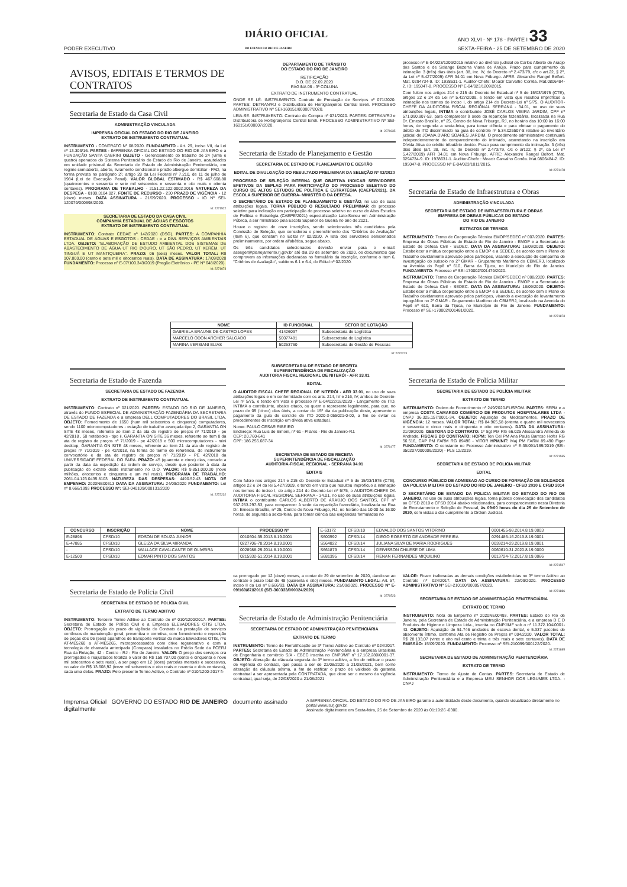PODER EXECUTIVO DIÁRIO OFICIAL
DO ESTADO DO RIO DE JANEIRO ANO XLVI - Nº 178 - PARTE I 33
SEXTA-FEIRA - 25 DE SETEMBRO DE 2020
AVISOS, EDITAIS E TERMOS DE CONTRATOS
Secretaria de Estado da Casa Civil
ADMINISTRAÇÃO VINCULADA
IMPRENSA OFICIAL DO ESTADO DO RIO DE JANEIRO
EXTRATO DE INSTRUMENTO CONTRATUAL
INSTRUMENTO - CONTRATO Nº 08/2020. FUNDAMENTO - Art. 29, inciso VII, da Lei nº 13.303/16. PARTES - IMPRENSA OFICIAL DO ESTADO DO RIO DE JANEIRO e a FUNDAÇÃO SANTA CABRINI OBJETO - Gerenciamento do trabalho de 24 (vinte e quatro) apenados do Sistema Penitenciário do Estado do Rio de Janeiro, acautelados em unidade prisional da Secretaria de Estado de Administração Penitenciária, em regime semiaberto, aberto, livramento condicional e prisão albergue domiciliar - PAD, na forma prevista no parágrafo 2º, artigo 28 da Lei Federal nº 7.210, de 11 de julho de 1984 (Lei de Execução Penal). VALOR GLOBAL ESTIMADO - R$ 467.668,80 (quatrocentos e sessenta e sete mil seiscentos e sessenta e oito reais e oitenta centavos). PROGRAMA DE TRABALHO - 2151.22.122.0002.2016 NATUREZA DA DESPESA - 0100.3104.027. FONTE DE RECURSO - 230 PRAZO DE VIGÊNCIA - 12 (doze) meses. DATA ASSINATURA - 21/09/2020. PROCESSO - IO Nº SEI-120079/000698/2020.
Id: 2271522
SECRETARIA DE ESTADO DA CASA CIVIL
COMPANHIA ESTADUAL DE ÁGUAS E ESGOTOS
EXTRATO DE INSTRUMENTO CONTRATUAL
INSTRUMENTO: Contrato CEDAE nº 142/2020 (DSG). PARTES: A COMPANHIA ESTADUAL DE ÁGUAS E ESGOTOS - CEDAE - e a DWL SERVIÇOS AMBIENTAIS LTDA. OBJETO: "ELABORAÇÃO DE ESTUDO AMBIENTAL DOS SISTEMAS DE ABASTECIMENTO DE ÁGUA UT RIO D'OURO, UT SÃO PEDRO, UT XERÉM, UT TINGUÁ E UT MANTIQUEIRA". PRAZO: 06 (seis) meses. VALOR TOTAL: R$ 107.800,00 (cento e sete mil e oitocentos reais). DATA DE ASSINATURA: 17/09/2020 FUNDAMENTO: Processo nº E-07/100.343/2019 (Pregão Eletrônico - PE Nº 648/2020).
Id: 2271674
DEPARTAMENTO DE TRÂNSITO
DO ESTADO DO RIO DE JANEIRO
RETIFICAÇÃO
D.O. DE 22.09.2020
PÁGINA 06 - 3ª COLUNA
EXTRATO DE INSTRUMENTO CONTRATUAL
ONDE SE LÊ: INSTRUMENTO: Contrato de Prestação de Serviços nº 071/2020. PARTES: DETRAN/RJ e Distribuidora de Hortigranjeiros Central Eireli. PROCESSO ADMINISTRATIVO Nº SEI-160151/000007/2020.
LEIA-SE: INSTRUMENTO: Contrato de Compra nº 071/2020. PARTES: DETRAN/RJ e Distribuidora de Hortigranjeiros Central Eireli. PROCESSO ADMINISTRATIVO Nº SEI-160151/000007/2020.
Id: 2271635
Secretaria de Estado de Planejamento e Gestão
SECRETARIA DE ESTADO DE PLANEJAMENTO E GESTÃO
EDITAL DE DIVULGAÇÃO DO RESULTADO PRELIMINAR DA SELEÇÃO Nº 02/2020
PROCESSO DE SELEÇÃO INTERNA QUE OBJETIVA INDICAR SERVIDORES EFETIVOS DA SEPLAG PARA PARTICIPAÇÃO DO PROCESSO SELETIVO DO CURSO DE ALTOS ESTUDOS DE POLÍTICA E ESTRATÉGIA (CAEPE/2021), DA ESCOLA SUPERIOR DE GUERRA- MINISTÉRIO DA DEFESA.
O SECRETÁRIO DE ESTADO DE PLANEJAMENTO E GESTÃO, no uso de suas atribuições legais, TORNA PÚBLICO O RESULTADO PRELIMINAR do processo seletivo para indicação em participação do processo seletivo no curso de Altos Estudos de Política e Estratégia (CAEPE/2021) especialização Lato-Sensu em Administração Pública, a ser ministrado pela Escola Superior de Guerra no ano de 2021.
Houve o registro de onze inscrições, sendo selecionados três candidatos pela Comissão de Seleção, que considerou o preenchimento dos "Critérios de Avaliação" (item 6), que constam no Edital nº 02/2020. A lista dos servidores selecionados preliminarmente, por ordem alfabética, segue abaixo.
Os três candidatos selecionados deverão enviar para o e-mail: asseger@planejamento.rj.gov.br até dia 29 de setembro de 2020, os documentos que comprovem as informações declaradas no formulário da inscrição, conforme o item 6, "Critérios de Avaliação", subitens 6.1 e 6.4, do Edital nº 02/2020.
processo nº E-04/023/1209/2015 relativo ao divórcio judicial de Carlos Alberto de Araújo dos Santos e de Solange Bezerra Viana de Araújo. Prazo para cumprimento da intimação: 3 (três) dias úteis (art. 38, inc. IV, do Decreto nº 2.473/79, c/c o art.22, § 2º, da Lei nº 5.427/2009) AFR 34.01 em Nova Friburgo. AFRE: Alexandre Rangel Belfort. Mat. 0294734-9. ID: 1938631-1. Auditor-Chefe: Moacir Carvalho Corrêa. Mat.0806484-2. ID: 195047-8. PROCESSO Nº E-04/023/1209/2015.
Com fulcro nos artigos 214 e 215 do Decreto-lei Estadual nº 5 de 15/03/1975 (CTE), artigos 22 e 24 da Lei nº 5.427/2009, e tendo em vista que resultou improfícuo a intimação nos termos do inciso I, do artigo 214 do Decreto-Lei nº 5/75, O AUDITOR-CHEFE DA AUDITORIA FISCAL REGIONAL SERRANA - 34.01, no uso de suas atribuições legais, INTIMA o contribuinte JOSÉ CARLOS VIEIRA JARDIM, CPF nº 571.090.907-53, para comparecer à sede da repartição fazendária, localizada na Rua Dr. Ernesto Brasílio, nº 25, Centro de Nova Friburgo, RJ, no horário das 10:00 às 16:00 horas, de segunda a sexta-feira, para tomar ciência e para efetuar o pagamento do débito de ITD discriminado na guia de controle nº 5.34.026507-8 relativo ao inventário judicial de JOANA D'ARC SOARES JARDIM. O procedimento administrativo continuará independentemente do comparecimento do intimado, acarretando na inscrição em Dívida Ativa do crédito tributário devido. Prazo para cumprimento da intimação: 3 (três) dias úteis (art. 38, inc. IV, do Decreto nº 2.473/79, c/c o art.22, § 2º, da Lei nº 5.427/2009) AFR 34.01 em Nova Friburgo. AFRE: Alexandre Rangel Belfort. Mat. 0294734-9. ID: 1938631-1. Auditor-Chefe : Moacir Carvalho Corrêa. Mat.0806484-2. ID: 195047-8. PROCESSO Nº E-04/023/1011/2015.
Id: 2271478
Secretaria de Estado de Infraestrutura e Obras
ADMINISTRAÇÃO VINCULADA
SECRETARIA DE ESTADO DE INFRAESTRUTURA E OBRAS
EMPRESA DE OBRAS PÚBLICAS DO ESTADO
DO RIO DE JANEIRO
EXTRATOS DE TERMOS
INSTRUMENTO: Termo de Cooperação Técnica EMOP/SEDEC nº 007/2020. PARTES: Empresa de Obras Públicas do Estado do Rio de Janeiro - EMOP e a Secretaria de Estado de Defesa Civil - SEDEC. DATA DA ASSINATURA: 16/09/2020. OBJETO: Estabelecer a mútua cooperação entre a EMOP e a SEDEC, de acordo com o Plano de Trabalho devidamente aprovado pelos partícipes, visando a execução de campanha de investigação do subsolo no 2º GMAR - Grupamento Marítimo do CBMERJ, localizado na Avenida do Pepê nº 610, Barra da Tijuca, no Município do Rio de Janeiro. FUNDAMENTO: Processo nº SEI-170002/001479/2020.
INSTRUMENTO: Termo de Cooperação Técnica EMOP/SEDEC nº 008/2020. PARTES: Empresa de Obras Públicas do Estado do Rio de Janeiro - EMOP e a Secretaria de Estado de Defesa Civil - SEDEC. DATA DA ASSINATURA: 16/09/2020. OBJETO: Estabelecer a mútua cooperação entre a EMOP e a SEDEC, de acordo com o Plano de Trabalho devidamente aprovado pelos partícipes, visando a execução de levantamento topográfico no 2º GMAR - Grupamento Marítimo do CBMERJ, localizado na Avenida do Pepê nº 610, Barra da Tijuca, no Município do Rio de Janeiro. FUNDAMENTO: Processo nº SEI-170002/001481/2020.
Id: 2271873
| NOME | ID FUNCIONAL | SETOR DE LOTAÇÃO |
| --- | --- | --- |
| GABRIELA BRAUNE DE CASTRO LOPES | 41426037 | Subsecretaria de Logística |
| MARCELO ODON ARCHER SALGADO | 50077481 | Subsecretaria de Logística |
| MARINA VERSIANI ELIAS | 50253760 | Subsecretaria de Gestão de Pessoas |
Id: 2272273
Secretaria de Estado de Fazenda
SECRETARIA DE ESTADO DE FAZENDA
EXTRATO DE INSTRUMENTO CONTRATUAL
INSTRUMENTO: Contrato nº 021/2020. PARTES: ESTADO DO RIO DE JANEIRO, através do FUNDO ESPECIAL DE ADMINISTRAÇÃO FAZENDÁRIA DA SECRETARIA DE ESTADO DE FAZENDA e a empresa DELL COMPUTADORES DO BRASIL LTDA. OBJETO: Fornecimento de 1650 (hum mil seiscentos e cinquenta) computadores, sendo 1100 microcomputadores - estação de trabalho avançada tipo 2, GARANTIA ON SITE 48 meses, referente ao item 2 da ata de registro de preços nº 71/2019 - pe 42/2018 , 50 notebooks - tipo ii, GARANTIA ON SITE 36 meses, referente ao item 8 da ata de registro de preços nº 71/2019 - pe 42/2018 e 500 microcomputadores - mini desktop, GARANTIA ON SITE 48 meses, referente ao item 21 da ata de registro de preços nº 71/2019 - pe 42/2018, na forma do termo de referência, do instrumento convocatório e da ata de registro de preços nº 71/2019 - PE 42/2018 da UNIVERSIDADE FEDERAL DO PARÁ. PRAZO: 45 (quarenta e cinco) dias, contado a partir da data da expedição da ordem de serviço, desde que posterior à data da publicação do extrato deste instrumento no D.O. VALOR: R$ 9.851.000,00 (nove milhões, oitocentos e cinquenta e um mil reais). PROGRAMA DE TRABALHO: 2061.04.123.0435.8103 NATUREZA DAS DESPESAS: 4490.52.43 NOTA DE EMPENHO: 2020NE00313 DATA DA ASSINATURA: 24/09/2020 FUNDAMENTO: Lei nº 8.666/1993 PROCESSO Nº: SEI-040109/000131/2020
Id: 2272232
SUBSECRETARIA DE ESTADO DE RECEITA
SUPERINTENDÊNCIA DE FISCALIZAÇÃO
AUDITORIA FISCAL REGIONAL DE NITERÓI - AFR 33.01
EDITAL
O AUDITOR FISCAL CHEFE REGIONAL DE NITERÓI - AFR 33.01, no uso de suas atribuições legais e em conformidade com os arts. 214, IV e 216, IV, ambos do Decreto-Lei nº 5/75, e tendo em vista o processo nº E-04/022/18/2020 - Lançamento de ITD, INTIMA o contribuinte, abaixo citado, ou quem o represente legalmente, para que, no prazo de 05 (cinco) dias úteis, a contar do 15º dia da publicação deste, apresente o pagamento da guia de controle de ITD 2020-3-055021-0-00, a fim de evitar os procedimentos de inscrição em dívida ativa estadual.
Nome: PAULO CESAR RIBEIRO
Endereço: Rua Luis de Simoni, nº 61 - Pilares - Rio de Janeiro-RJ.
CEP: 20.760-641
CPF: 186.255.687-34
Id: 2271477
SECRETARIA DE ESTADO DE RECEITA
SUPERINTENDÊNCIA DE FISCALIZAÇÃO
AUDITORIA-FISCAL REGIONAL - SERRANA 34.01
EDITAIS
Com fulcro nos artigos 214 e 215 do Decreto-lei Estadual nº 5 de 15/03/1975 (CTE), artigos 22 e 24 da lei 5.427/2009, e tendo em vista que resultou improfícuo a intimação nos termos do inciso I, do artigo 214 do Decreto-Lei nº 5/75, o AUDITOR-CHEFE DA AUDITORIA FISCAL REGIONAL SERRANA - 34.01, no uso de suas atribuições legais, INTIMA o contribuinte CARLOS ALBERTO DE ARAÚJO DOS SANTOS, CPF nº 937.253.297-53, para comparecer à sede da repartição fazendária, localizada na Rua Dr. Ernesto Brasílio, nº 25, Centro de Nova Friburgo, RJ, no horário das 10:00 às 16:00 horas, de segunda a sexta-feira, para tomar ciência das exigências formuladas no
Secretaria de Estado de Polícia Militar
SECRETARIA DE ESTADO DE POLÍCIA MILITAR
EXTRATO DE TERMO
INSTRUMENTO: Ordem de Fornecimento nº 249/2020-FUSPOM. PARTES: SEPM e a empresa COSTA CAMARGO COMÉRCIO DE PRODUTOS HOSPITALARES LTDA - CNPJ 36.325.157/0001-34. OBJETO: Aquisição de Medicamentos. PRAZO DE VIGÊNCIA: 12 meses. VALOR TOTAL: R$ 84.965,58 (oitenta e quatro mil novecentos e sessenta e cinco reais e cinquenta e oito centavos). DATA DA ASSINATURA: 21/09/2020. GESTORA DO CONTRATO: 1º Sgt PM RG 66.025 Alessandra Almeida de Andrade. FISCAIS DO CONTRATO: HCPM: Ten Cel PM Ana Paula Barroso Hofer RG 56.516, CAP PM FARM RG 89496 - VITOR HPM/NIT: Maj PM FARM 89.490 Figer FUNDAMENTO: O constante no Processo Administrativo nº E-35/091/169/2019 (SEI-350207/000009/2020) - PLS 12/2019.
Id: 2271535
SECRETARIA DE ESTADO DE POLICIA MILITAR
EDITAL
CONCURSO PÚBLICO DE ADMISSAO AO CURSO DE FORMAÇÃO DE SOLDADOS DA POLICIA MILITAR DO ESTADO DO RIO DE JANEIRO - CFSD 2010 E CFSD 2014
O SECRETÁRIO DE ESTADO DA POLICIA MILITAR DO ESTADO DO RIO DE JANEIRO, no uso de suas atribuições legais, torna público convocação dos candidatos ao CFSD 2010 e CFSD 2014 abaixo relacionados, para comparecimento nesta Diretoria de Recrutamento e Seleção de Pessoal, às 09:00 horas do dia 25 de Setembro de 2020, com vistas a dar cumprimento a Ordem Judicial.
| CONCURSO | INSCRIÇÃO | NOME | PROCESSO Nº |
| --- | --- | --- | --- |
| E-28898 | CFSD/10 | EDSON DE SOUZA JUNIOR | 0010604-35.2013.8.19.0001 |
| E-47885 | CFSD/10 | GLEIZA DA SILVA MIRANDA | 0227706-78.2014.8.19.0001 |
| - | CFSD/10 | WALLACE CAVALCANTE DE OLIVEIRA | 0028988-29.2014.8.19.0001 |
| E-12500 | CFSD/10 | EDMAR PINTO DOS SANTOS | 0215932-51.2014.8.19.0001 |
| E-63172 | CFSD/10 | EDVALDO DOS SANTOS VITORINO | 0001455-98.2014.8.19.0003 |
| S600592 | CFSD/14 | DIEGO ROBERTO DE ANDRADE PEREIRA | 0291486-16.2019.8.19.0001 |
| S564822 | CFSD/14 | JULIANA SILVA DE MARIA RODRIGUES | 0039214-29.2019.8.19.0001 |
| S661879 | CFSD/14 | DEIVISSON CHILESE DE LIMA | 0060610-31.2020.8.19.0000 |
| S681395 | CFSD/14 | RENAN FERNANDES MIQUILINO | 0013724-72.2017.8.19.0066 |
Id: 2271507
Secretaria de Estado de Polícia Civil
SECRETARIA DE ESTADO DE POLÍCIA CIVIL
EXTRATO DE TERMO ADITIVO
INSTRUMENTO: Terceiro Termo Aditivo ao Contrato de nº 010/1200/2017. PARTES: Secretaria de Estado de Polícia Civil e a Empresa ELEVADORES OTIS LTDA. OBJETO: Prorrogação do prazo de vigência do Contrato da prestação de serviços contínuos de manutenção geral, preventiva e corretiva, com fornecimento e reposição de peças dos 06 (seis) aparelhos de transporte vertical da marca Elevadores OTIS, nºs AT-ME5260 a AT-ME5265, microprocessados com drive regenerativo e com a tecnologia de chamada antecipada (Compass) instalados no Prédio Sede da PCERJ Rua da Relação, 42 - Centro - RJ - Rio de Janeiro. VALOR: O preço dos serviços ora prorrogados e reajustados totaliza o valor de R$ 159.707,00 (cento e cinquenta e nove mil setecentos e sete reais), a ser pago em 12 (doze) parcelas mensais e sucessivas, no valor de R$ 13.608,92 (treze mil seiscentos e oito reais e noventa e dois centavos), cada uma delas. PRAZO: Pelo presente Termo Aditivo, o Contrato nº 010/1200-2017 fi-
ca prorrogado por 12 (doze) meses, a contar de 29 de setembro de 2020, dando-se ao contrato o prazo total de 48 (quarenta e oito) meses. FUNDAMENTO LEGAL: Art. 57, inciso II da Lei nº 8.666/93. DATA DA ASSINATURA: 21/09/2020. PROCESSO Nº E-09/169/87//2016 (SEI-360333/000024/2020).
Id: 2271523
Secretaria de Estado de Administração Penitenciária
SECRETARIA DE ESTADO DE ADMINISTRAÇÃO PENITENCIÁRIA
EXTRATO DE TERMO
INSTRUMENTO: Termo de Rerratificação ao 3º Termo Aditivo ao Contrato nº 024/2017. PARTES: Secretaria de Estado de Administração Penitenciária e a empresa Brasileira de Engenharia e comércio S/A - EBEC inscrita no CNPJ/MF nº 17.162.280/0001-37. OBJETO: Alteração da cláusula segunda do 3º termo aditivo, a fim de retificar o prazo de vigência do contrato, que passa a ser de 22/08/2020 a 21/08/2021, bem como alteração da cláusula sétima, a fim de retificar o prazo de validade da garantia contratual a ser apresentada pela CONTRATADA, que deve ser o mesmo da vigência contratual, qual seja, de 22/08/2020 a 21/08/2021
VALOR: Ficam inalteradas as demais condições estabelecidas no 3º termo Aditivo ao Contrato nº 024/2017. DATA DA ASSINATURA: 22/09/2020. PROCESSO ADMINISTRATIVO Nº SEI-210100/000057/2020.
Id: 2271886
SECRETARIA DE ESTADO DE ADMINISTRAÇÃO PENITENCIÁRIA
EXTRATO DE TERMO
INSTRUMENTO: Nota de Empenho nº 2020NE00493. PARTES: Estado do Rio de Janeiro, pela Secretaria de Estado de Administração Penitenciária, e a empresa D E D Produtos de Higiene e Limpeza Ltda., inscrita no CNPJ/MF sob o nº 11.372.104/0001-43. OBJETO: Aquisição de 51.746 unidades de escova dental, e 5.337 pacotes de absorvente íntimo, conforme Ata de Registro de Preços nº 004/2020. VALOR TOTAL: R$ 28.133,07 (vinte e oito mil cento e trinta e três reais e sete centavos). DATA DE EMISSÃO: 15/09/2020. FUNDAMENTO: Processo nº SEI-210099/000122/2020.
Id: 2271885
SECRETARIA DE ESTADO DE ADMINISTRAÇÃO PENITENCIÁRIA
EXTRATO DE TERMO
INSTRUMENTO: Termo de Ajuste de Contas. PARTES: Secretaria de Estado de Administração Penitenciária e a Empresa MEU SENHOR DOS LEGUMES LTDA. - CNPJ
Imprensa Oficial GOVERNO DO ESTADO RIO DE JANEIRO documento assinado digitalmente
A IMPRENSA OFICIAL DO ESTADO DO RIO DE JANEIRO garante a autenticidade deste documento, quando visualizado diretamente no portal www.io.rj.gov.br.
Assinado digitalmente em Sexta-feira, 25 de Setembro de 2020 às 01:19:26 -0300.